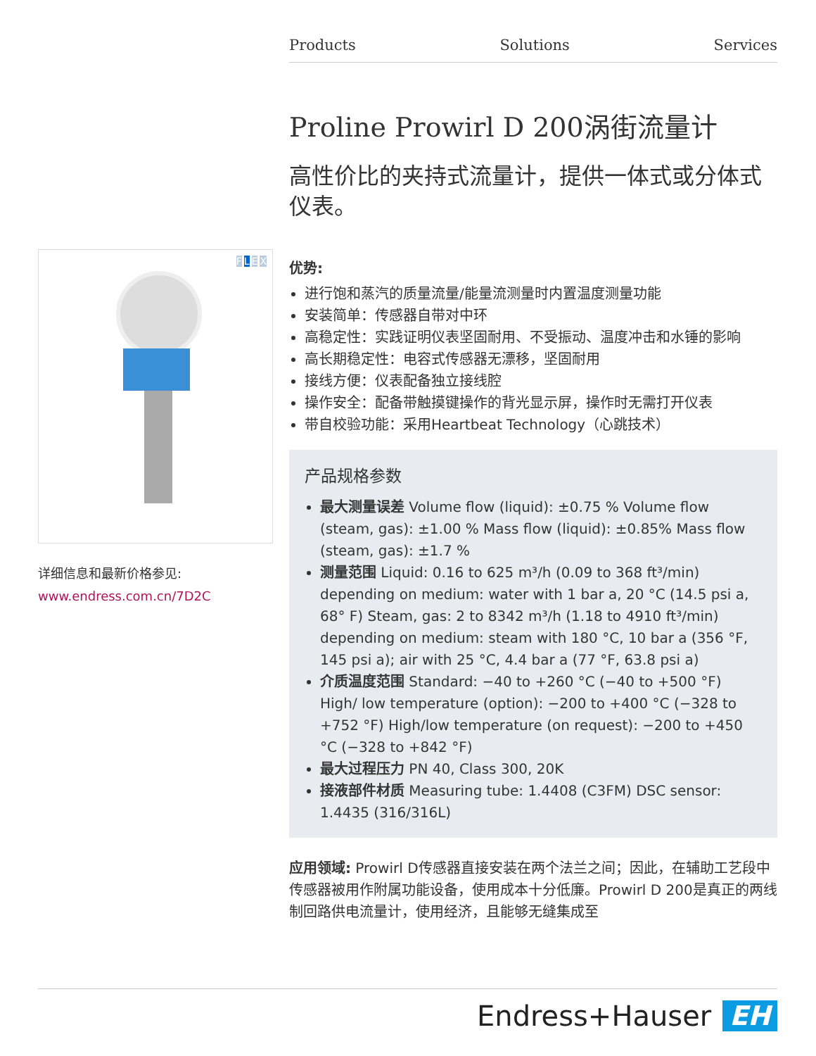Products Solutions Services
Proline Prowirl D 200涡街流量计
高性价比的夹持式流量计，提供一体式或分体式仪表。
优势:
进行饱和蒸汽的质量流量/能量流测量时内置温度测量功能
安装简单：传感器自带对中环
高稳定性：实践证明仪表坚固耐用、不受振动、温度冲击和水锤的影响
高长期稳定性：电容式传感器无漂移，坚固耐用
接线方便：仪表配备独立接线腔
操作安全：配备带触摸键操作的背光显示屏，操作时无需打开仪表
带自校验功能：采用Heartbeat Technology（心跳技术）
产品规格参数
最大测量误差 Volume flow (liquid): ±0.75 % Volume flow (steam, gas): ±1.00 % Mass flow (liquid): ±0.85% Mass flow (steam, gas): ±1.7 %
测量范围 Liquid: 0.16 to 625 m³/h (0.09 to 368 ft³/min) depending on medium: water with 1 bar a, 20 °C (14.5 psi a, 68° F) Steam, gas: 2 to 8342 m³/h (1.18 to 4910 ft³/min) depending on medium: steam with 180 °C, 10 bar a (356 °F, 145 psi a); air with 25 °C, 4.4 bar a (77 °F, 63.8 psi a)
介质温度范围 Standard: −40 to +260 °C (−40 to +500 °F) High/ low temperature (option): −200 to +400 °C (−328 to +752 °F) High/low temperature (on request): −200 to +450 °C (−328 to +842 °F)
最大过程压力 PN 40, Class 300, 20K
接液部件材质 Measuring tube: 1.4408 (C3FM) DSC sensor: 1.4435 (316/316L)
应用领域: Prowirl D传感器直接安装在两个法兰之间；因此，在辅助工艺段中传感器被用作附属功能设备，使用成本十分低廉。Prowirl D 200是真正的两线制回路供电流量计，使用经济，且能够无缝集成至
FLEX
详细信息和最新价格参见:
www.endress.com.cn/7D2C
Endress+Hauser EH